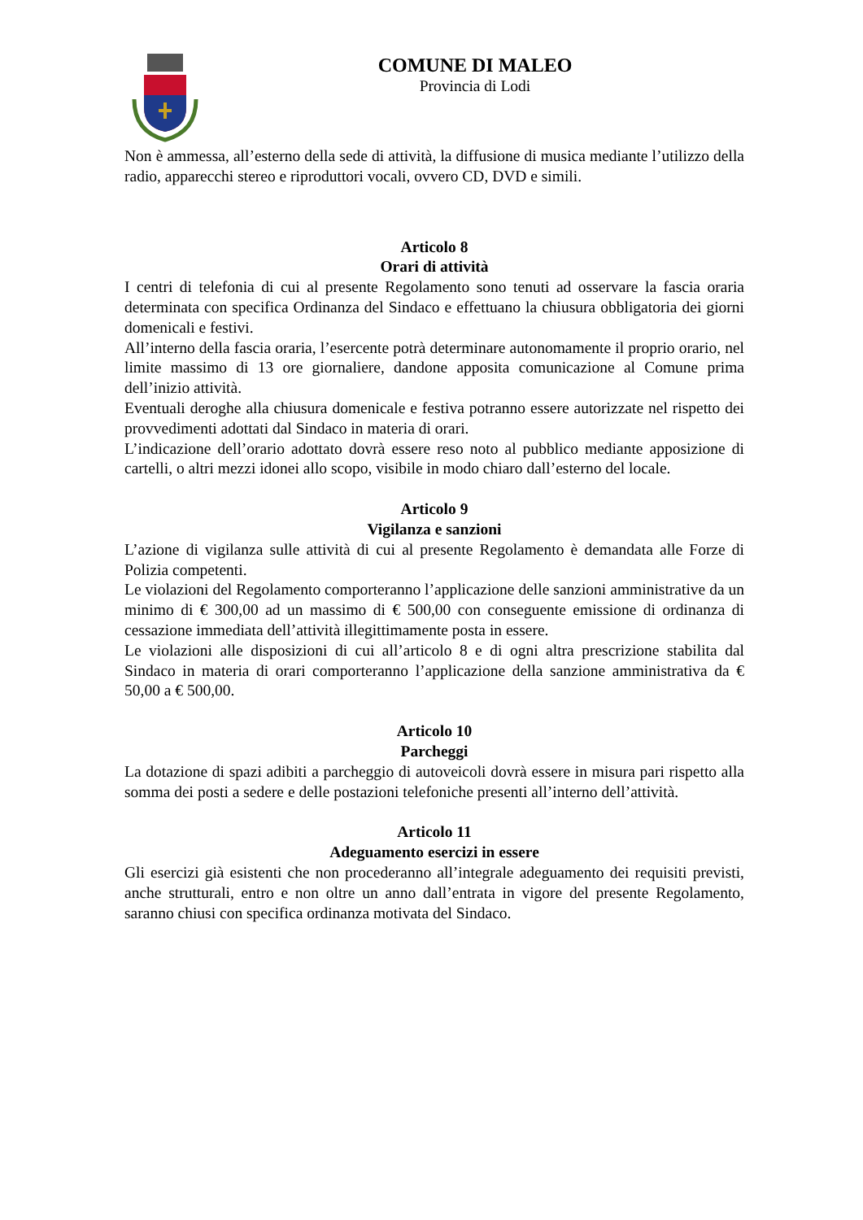COMUNE DI MALEO
Provincia di Lodi
Non è ammessa, all’esterno della sede di attività, la diffusione di musica mediante l’utilizzo della radio, apparecchi stereo e riproduttori vocali, ovvero CD, DVD e simili.
Articolo 8
Orari di attività
I centri di telefonia di cui al presente Regolamento sono tenuti ad osservare la fascia oraria determinata con specifica Ordinanza del Sindaco e effettuano la chiusura obbligatoria dei giorni domenicali e festivi.
All’interno della fascia oraria, l’esercente potrà determinare autonomamente il proprio orario, nel limite massimo di 13 ore giornaliere, dandone apposita comunicazione al Comune prima dell’inizio attività.
Eventuali deroghe alla chiusura domenicale e festiva potranno essere autorizzate nel rispetto dei provvedimenti adottati dal Sindaco in materia di orari.
L’indicazione dell’orario adottato dovrà essere reso noto al pubblico mediante apposizione di cartelli, o altri mezzi idonei allo scopo, visibile in modo chiaro dall’esterno del locale.
Articolo 9
Vigilanza e sanzioni
L’azione di vigilanza sulle attività di cui al presente Regolamento è demandata alle Forze di Polizia competenti.
Le violazioni del Regolamento comporteranno l’applicazione delle sanzioni amministrative da un minimo di € 300,00 ad un massimo di € 500,00 con conseguente emissione di ordinanza di cessazione immediata dell’attività illegittimamente posta in essere.
Le violazioni alle disposizioni di cui all’articolo 8 e di ogni altra prescrizione stabilita dal Sindaco in materia di orari comporteranno l’applicazione della sanzione amministrativa da € 50,00 a € 500,00.
Articolo 10
Parcheggi
La dotazione di spazi adibiti a parcheggio di autoveicoli dovrà essere in misura pari rispetto alla somma dei posti a sedere e delle postazioni telefoniche presenti all’interno dell’attività.
Articolo 11
Adeguamento esercizi in essere
Gli esercizi già esistenti che non procederanno all’integrale adeguamento dei requisiti previsti, anche strutturali, entro e non oltre un anno dall’entrata in vigore del presente Regolamento, saranno chiusi con specifica ordinanza motivata del Sindaco.